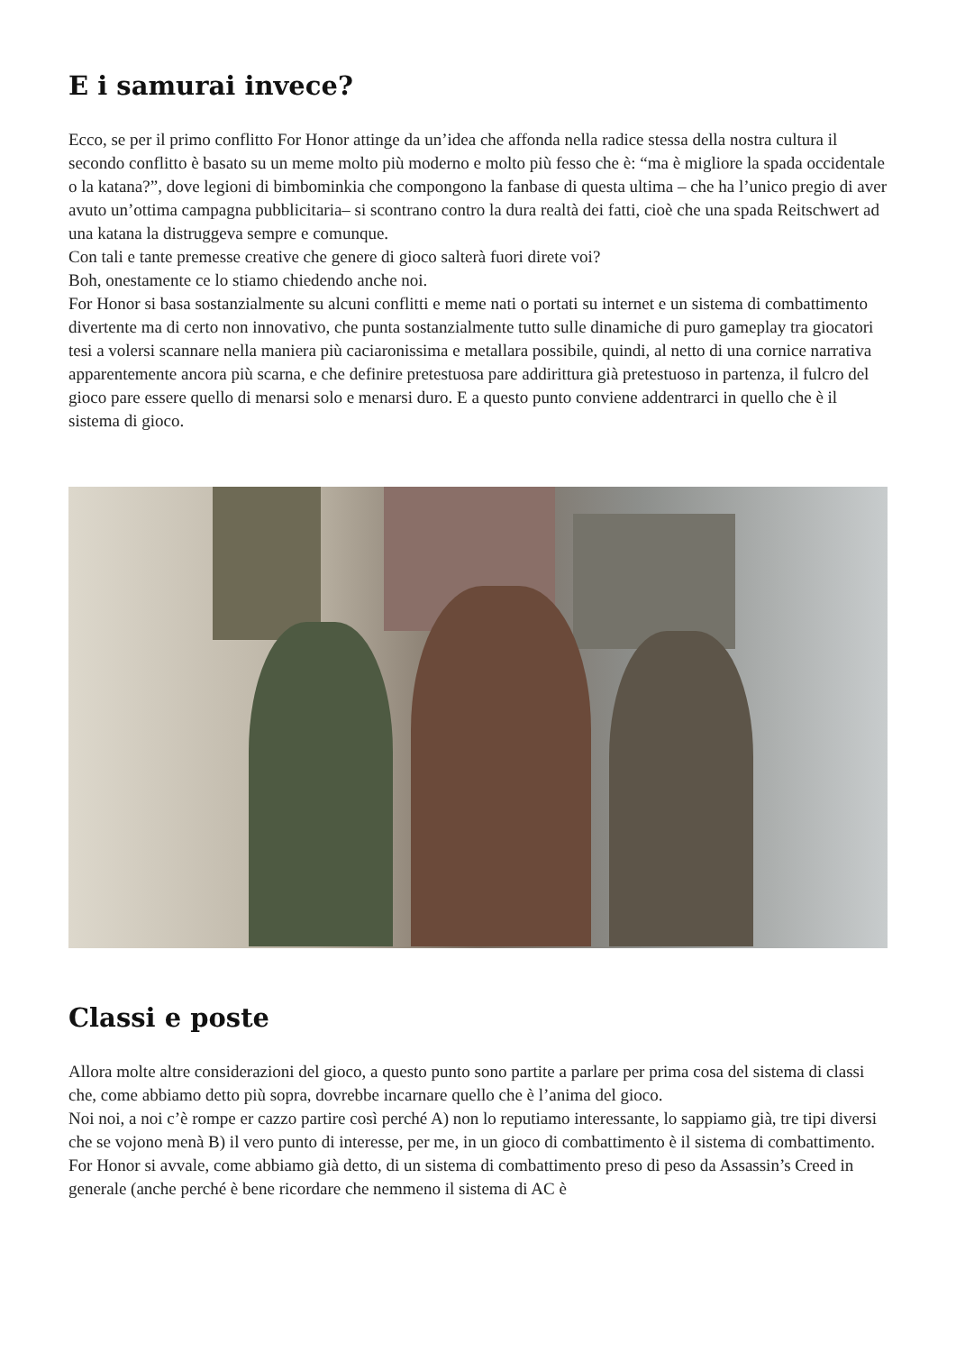E i samurai invece?
Ecco, se per il primo conflitto For Honor attinge da un’idea che affonda nella radice stessa della nostra cultura il secondo conflitto è basato su un meme molto più moderno e molto più fesso che è: “ma è migliore la spada occidentale o la katana?”, dove legioni di bimbominkia che compongono la fanbase di questa ultima – che ha l’unico pregio di aver avuto un’ottima campagna pubblicitaria– si scontrano contro la dura realtà dei fatti, cioè che una spada Reitschwert ad una katana la distruggeva sempre e comunque.
Con tali e tante premesse creative che genere di gioco salterà fuori direte voi?
Boh, onestamente ce lo stiamo chiedendo anche noi.
For Honor si basa sostanzialmente su alcuni conflitti e meme nati o portati su internet e un sistema di combattimento divertente ma di certo non innovativo, che punta sostanzialmente tutto sulle dinamiche di puro gameplay tra giocatori tesi a volersi scannare nella maniera più caciaronissima e metallara possibile, quindi, al netto di una cornice narrativa apparentemente ancora più scarna, e che definire pretestuosa pare addirittura già pretestuoso in partenza, il fulcro del gioco pare essere quello di menarsi solo e menarsi duro. E a questo punto conviene addentrarci in quello che è il sistema di gioco.
Classi e poste
Allora molte altre considerazioni del gioco, a questo punto sono partite a parlare per prima cosa del sistema di classi che, come abbiamo detto più sopra, dovrebbe incarnare quello che è l’anima del gioco.
Noi noi, a noi c’è rompe er cazzo partire così perché A) non lo reputiamo interessante, lo sappiamo già, tre tipi diversi che se vojono menà B) il vero punto di interesse, per me, in un gioco di combattimento è il sistema di combattimento.
For Honor si avvale, come abbiamo già detto, di un sistema di combattimento preso di peso da Assassin’s Creed in generale (anche perché è bene ricordare che nemmeno il sistema di AC è